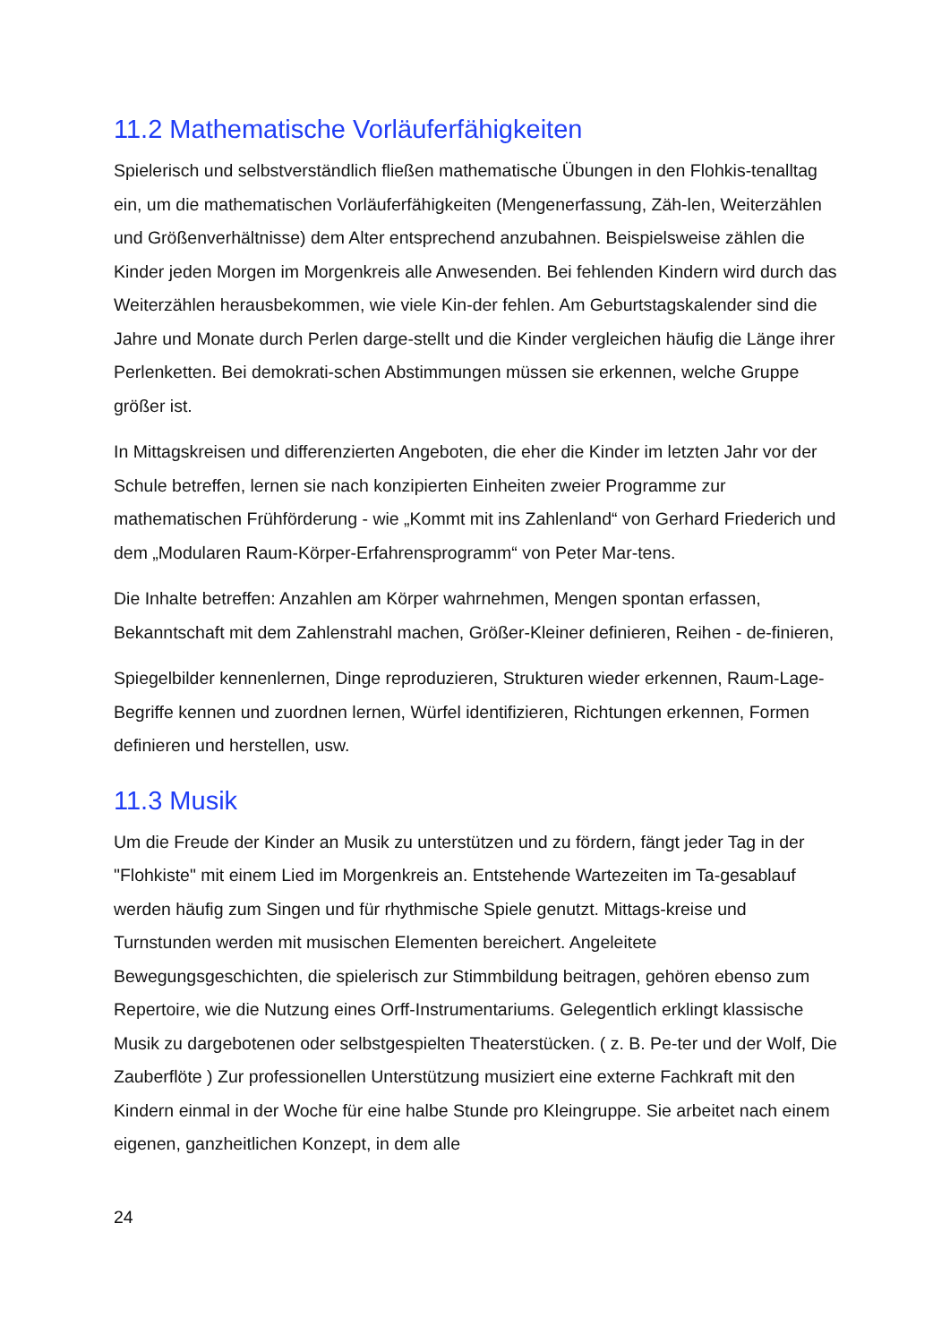11.2 Mathematische Vorläuferfähigkeiten
Spielerisch und selbstverständlich fließen mathematische Übungen in den Flohkis-tenalltag ein, um die mathematischen Vorläuferfähigkeiten (Mengenerfassung, Zäh-len, Weiterzählen und Größenverhältnisse) dem Alter entsprechend anzubahnen. Beispielsweise zählen die Kinder jeden Morgen im Morgenkreis alle Anwesenden. Bei fehlenden Kindern wird durch das Weiterzählen herausbekommen, wie viele Kin-der fehlen. Am Geburtstagskalender sind die Jahre und Monate durch Perlen darge-stellt und die Kinder vergleichen häufig die Länge ihrer Perlenketten. Bei demokrati-schen Abstimmungen müssen sie erkennen, welche Gruppe größer ist.
In Mittagskreisen und differenzierten Angeboten, die eher die Kinder im letzten Jahr vor der Schule betreffen, lernen sie nach konzipierten Einheiten zweier Programme zur mathematischen Frühförderung - wie „Kommt mit ins Zahlenland“ von Gerhard Friederich und dem „Modularen Raum-Körper-Erfahrensprogramm“ von Peter Mar-tens.
Die Inhalte betreffen: Anzahlen am Körper wahrnehmen, Mengen spontan erfassen, Bekanntschaft mit dem Zahlenstrahl machen, Größer-Kleiner definieren, Reihen - de-finieren,
Spiegelbilder kennenlernen, Dinge reproduzieren, Strukturen wieder erkennen, Raum-Lage- Begriffe kennen und zuordnen lernen, Würfel identifizieren, Richtungen erkennen, Formen definieren und herstellen, usw.
11.3 Musik
Um die Freude der Kinder an Musik zu unterstützen und zu fördern, fängt jeder Tag in der "Flohkiste" mit einem Lied im Morgenkreis an. Entstehende Wartezeiten im Ta-gesablauf werden häufig zum Singen und für rhythmische Spiele genutzt. Mittags-kreise und Turnstunden werden mit musischen Elementen bereichert. Angeleitete Bewegungsgeschichten, die spielerisch zur Stimmbildung beitragen, gehören ebenso zum Repertoire, wie die Nutzung eines Orff-Instrumentariums. Gelegentlich erklingt klassische Musik zu dargebotenen oder selbstgespielten Theaterstücken. ( z. B. Pe-ter und der Wolf, Die Zauberflöte ) Zur professionellen Unterstützung musiziert eine externe Fachkraft mit den Kindern einmal in der Woche für eine halbe Stunde pro Kleingruppe. Sie arbeitet nach einem eigenen, ganzheitlichen Konzept, in dem alle
24